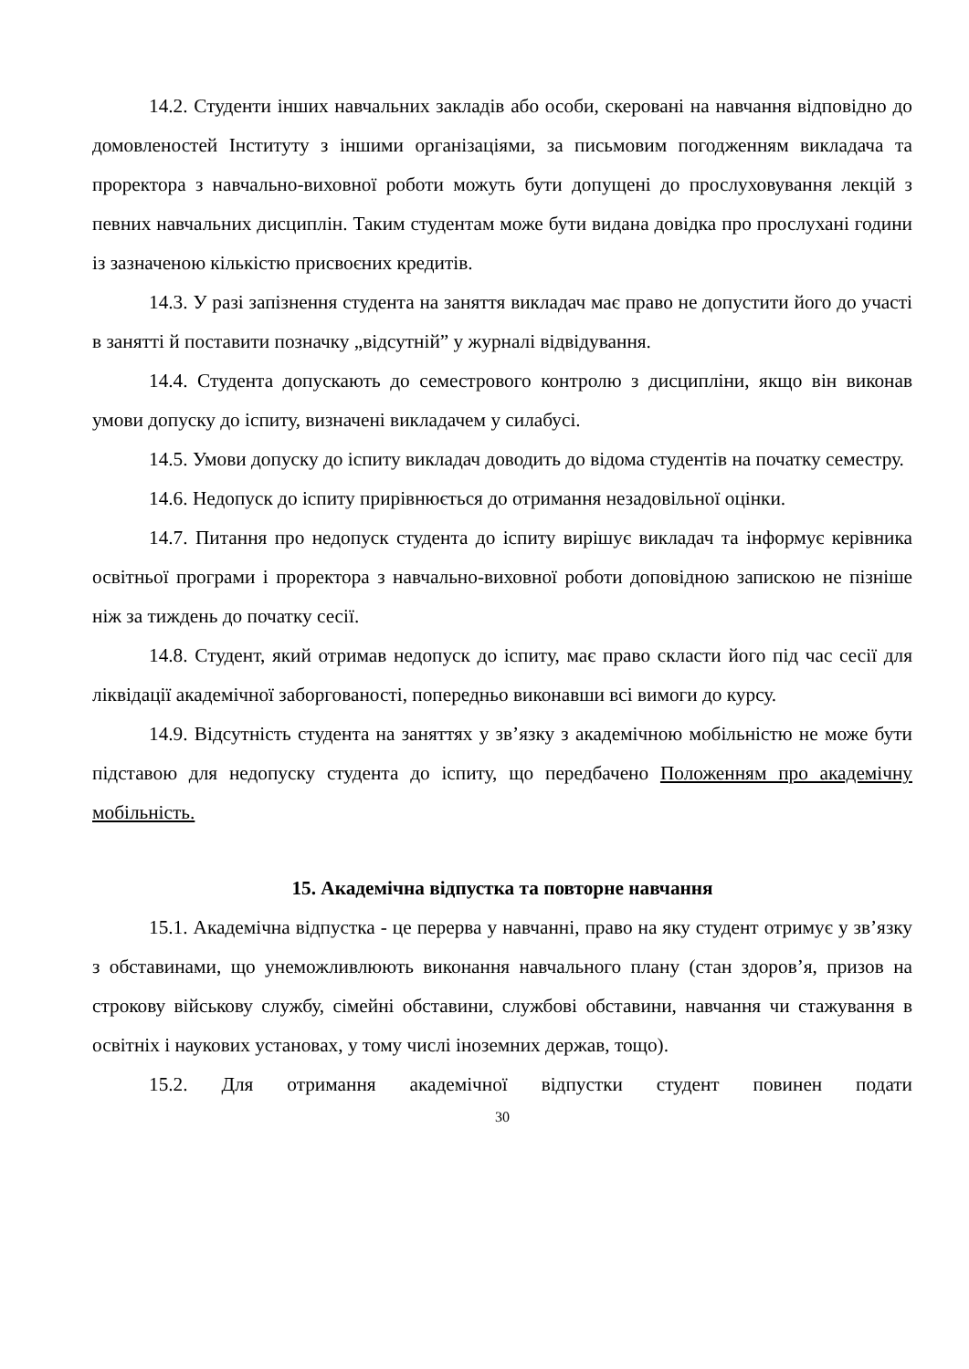14.2. Студенти інших навчальних закладів або особи, скеровані на навчання відповідно до домовленостей Інституту з іншими організаціями, за письмовим погодженням викладача та проректора з навчально-виховної роботи можуть бути допущені до прослуховування лекцій з певних навчальних дисциплін. Таким студентам може бути видана довідка про прослухані години із зазначеною кількістю присвоєних кредитів.
14.3. У разі запізнення студента на заняття викладач має право не допустити його до участі в занятті й поставити позначку „відсутній” у журналі відвідування.
14.4. Студента допускають до семестрового контролю з дисципліни, якщо він виконав умови допуску до іспиту, визначені викладачем у силабусі.
14.5. Умови допуску до іспиту викладач доводить до відома студентів на початку семестру.
14.6. Недопуск до іспиту прирівнюється до отримання незадовільної оцінки.
14.7. Питання про недопуск студента до іспиту вирішує викладач та інформує керівника освітньої програми і проректора з навчально-виховної роботи доповідною запискою не пізніше ніж за тиждень до початку сесії.
14.8. Студент, який отримав недопуск до іспиту, має право скласти його під час сесії для ліквідації академічної заборгованості, попередньо виконавши всі вимоги до курсу.
14.9. Відсутність студента на заняттях у зв’язку з академічною мобільністю не може бути підставою для недопуску студента до іспиту, що передбачено Положенням про академічну мобільність.
15. Академічна відпустка та повторне навчання
15.1. Академічна відпустка - це перерва у навчанні, право на яку студент отримує у зв’язку з обставинами, що унеможливлюють виконання навчального плану (стан здоров’я, призов на строкову військову службу, сімейні обставини, службові обставини, навчання чи стажування в освітніх і наукових установах, у тому числі іноземних держав, тощо).
15.2. Для отримання академічної відпустки студент повинен подати
30